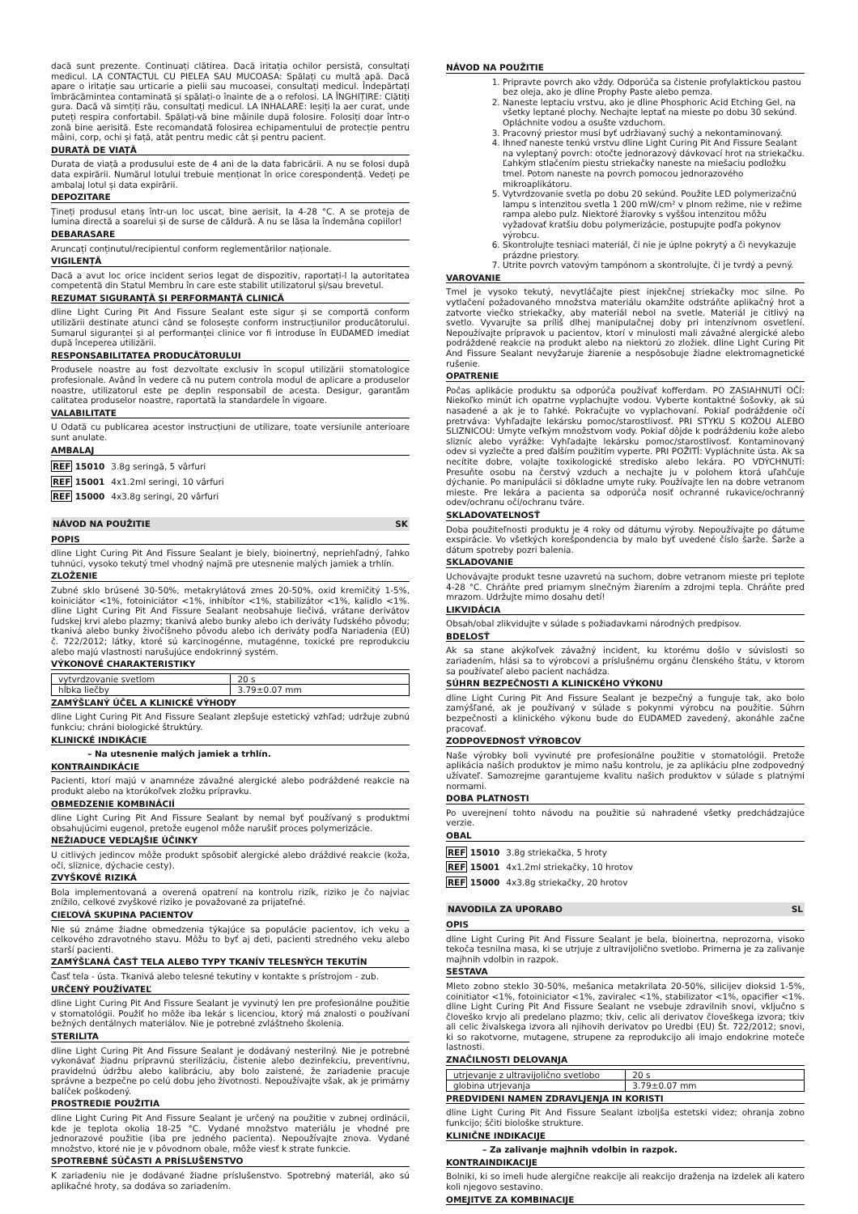dacă sunt prezente. Continuați clătirea. Dacă iritația ochilor persistă, consultați medicul. LA CONTACTUL CU PIELEA SAU MUCOASA: Spălați cu multă apă. Dacă apare o iritație sau urticarie a pielii sau mucoasei, consultați medicul. Îndepărtați îmbrăcămintea contaminată și spălați-o înainte de a o refolosi. LA ÎNGHIȚIRE: Clătiți gura. Dacă vă simțiți rău, consultați medicul. LA INHALARE: Ieșiți la aer curat, unde puteți respira confortabil. Spălați-vă bine mâinile după folosire. Folosiți doar într-o zonă bine aerisită. Este recomandată folosirea echipamentului de protecție pentru mâini, corp, ochi și față, atât pentru medic cât și pentru pacient.
DURATĂ DE VIAȚĂ
Durata de viață a produsului este de 4 ani de la data fabricării. A nu se folosi după data expirării. Numărul lotului trebuie menționat în orice corespondență. Vedeți pe ambalaj lotul și data expirării.
DEPOZITARE
Țineți produsul etanș într-un loc uscat, bine aerisit, la 4-28 °C. A se proteja de lumina directă a soarelui și de surse de căldură. A nu se lăsa la îndemâna copiilor!
DEBARASARE
Aruncați conținutul/recipientul conform reglementărilor naționale.
VIGILENȚĂ
Dacă a avut loc orice incident serios legat de dispozitiv, raportați-l la autoritatea competentă din Statul Membru în care este stabilit utilizatorul și/sau brevetul.
REZUMAT SIGURANȚĂ ȘI PERFORMANȚĂ CLINICĂ
dline Light Curing Pit And Fissure Sealant este sigur și se comportă conform utilizării destinate atunci când se folosește conform instrucțiunilor producătorului. Sumarul siguranței și al performanței clinice vor fi introduse în EUDAMED imediat după începerea utilizării.
RESPONSABILITATEA PRODUCĂTORULUI
Produsele noastre au fost dezvoltate exclusiv în scopul utilizării stomatologice profesionale. Având în vedere că nu putem controla modul de aplicare a produselor noastre, utilizatorul este pe deplin responsabil de acesta. Desigur, garantăm calitatea produselor noastre, raportată la standardele în vigoare.
VALABILITATE
U Odată cu publicarea acestor instrucțiuni de utilizare, toate versiunile anterioare sunt anulate.
AMBALAJ
| REF 15010 | 3.8g seringă, 5 vârfuri |
| REF 15001 | 4x1.2ml seringi, 10 vârfuri |
| REF 15000 | 4x3.8g seringi, 20 vârfuri |
NÁVOD NA POUŽITIE SK
POPIS
dline Light Curing Pit And Fissure Sealant je biely, bioinertný, nepriehľadný, ľahko tuhnúci, vysoko tekutý tmel vhodný najmä pre utesnenie malých jamiek a trhlín.
ZLOŽENIE
Zubné sklo brúsené 30-50%, metakrylátová zmes 20-50%, oxid kremičitý 1-5%, koiniciátor <1%, fotoiniciátor <1%, inhibítor <1%, stabilizátor <1%, kalidlo <1%. dline Light Curing Pit And Fissure Sealant neobsahuje liečivá, vrátane derivátov ľudskej krvi alebo plazmy; tkanivá alebo bunky alebo ich deriváty ľudského pôvodu; tkanivá alebo bunky živočíšneho pôvodu alebo ich deriváty podľa Nariadenia (EÚ) č. 722/2012; látky, ktoré sú karcinogénne, mutagénne, toxické pre reprodukciu alebo majú vlastnosti narušujúce endokrinný systém.
VÝKONOVÉ CHARAKTERISTIKY
| vytvrdzovanie svetlom | 20 s |
| hĺbka liečby | 3.79±0.07 mm |
ZAMÝŠĽANÝ ÚČEL A KLINICKÉ VÝHODY
dline Light Curing Pit And Fissure Sealant zlepšuje estetický vzhľad; udržuje zubnú funkciu; chráni biologické štruktúry.
KLINICKÉ INDIKÁCIE
– Na utesnenie malých jamiek a trhlín.
KONTRAINDIKÁCIE
Pacienti, ktorí majú v anamnéze závažné alergické alebo podráždené reakcie na produkt alebo na ktorúkoľvek zložku prípravku.
OBMEDZENIE KOMBINÁCIÍ
dline Light Curing Pit And Fissure Sealant by nemal byť používaný s produktmi obsahujúcimi eugenol, pretože eugenol môže narušiť proces polymerizácie.
NEŽIADUCE VEDĽAJŠIE ÚČINKY
U citlivých jedincov môže produkt spôsobiť alergické alebo dráždivé reakcie (koža, oči, sliznice, dýchacie cesty).
ZVYŠKOVÉ RIZIKÁ
Bola implementovaná a overená opatrení na kontrolu rizík, riziko je čo najviac znížilo, celkové zvyškové riziko je považované za prijateľné.
CIEĽOVÁ SKUPINA PACIENTOV
Nie sú známe žiadne obmedzenia týkajúce sa populácie pacientov, ich veku a celkového zdravotného stavu. Môžu to byť aj deti, pacienti stredného veku alebo starší pacienti.
ZAMÝŠĽANÁ ČASŤ TELA ALEBO TYPY TKANÍV TELESNÝCH TEKUTÍN
Časť tela - ústa. Tkanivá alebo telesné tekutiny v kontakte s prístrojom - zub.
URČENÝ POUŽÍVATEĽ
dline Light Curing Pit And Fissure Sealant je vyvinutý len pre profesionálne použitie v stomatológii. Použiť ho môže iba lekár s licenciou, ktorý má znalosti o používaní bežných dentálnych materiálov. Nie je potrebné zvláštneho školenia.
STERILITA
dline Light Curing Pit And Fissure Sealant je dodávaný nesterilný. Nie je potrebné vykonávať žiadnu prípravnú sterilizáciu, čistenie alebo dezinfekciu, preventívnu, pravidelnú údržbu alebo kalibráciu, aby bolo zaistené, že zariadenie pracuje správne a bezpečne po celú dobu jeho životnosti. Nepoužívajte však, ak je primárny balíček poškodený.
PROSTREDIE POUŽITIA
dline Light Curing Pit And Fissure Sealant je určený na použitie v zubnej ordinácii, kde je teplota okolia 18-25 °C. Vydané množstvo materiálu je vhodné pre jednorazové použitie (iba pre jedného pacienta). Nepoužívajte znova. Vydané množstvo, ktoré nie je v pôvodnom obale, môže viesť k strate funkcie.
SPOTREBNÉ SÚČASTI A PRÍSLUŠENSTVO
K zariadeniu nie je dodávané žiadne príslušenstvo. Spotrebný materiál, ako sú aplikačné hroty, sa dodáva so zariadením.
NÁVOD NA POUŽITIE
1. Pripravte povrch ako vždy. Odporúča sa čistenie profylaktickou pastou bez oleja, ako je dline Prophy Paste alebo pemza.
2. Naneste leptaciu vrstvu, ako je dline Phosphoric Acid Etching Gel, na všetky leptané plochy. Nechajte leptať na mieste po dobu 30 sekúnd. Opláchnite vodou a osušte vzduchom.
3. Pracovný priestor musí byť udržiavaný suchý a nekontaminovaný.
4. Ihneď naneste tenkú vrstvu dline Light Curing Pit And Fissure Sealant na vyleptaný povrch: otočte jednorazový dávkovací hrot na striekačku. Ľahkým stlačením piestu striekačky naneste na miešaciu podložku tmel. Potom naneste na povrch pomocou jednorazového mikroaplikátoru.
5. Vytvrdzovanie svetla po dobu 20 sekúnd. Použite LED polymerizačnú lampu s intenzitou svetla 1 200 mW/cm² v plnom režime, nie v režime rampa alebo pulz. Niektoré žiarovky s vyššou intenzitou môžu vyžadovať kratšiu dobu polymerizácie, postupujte podľa pokynov výrobcu.
6. Skontrolujte tesniaci materiál, či nie je úplne pokrytý a či nevykazuje prázdne priestory.
7. Utrite povrch vatovým tampónom a skontrolujte, či je tvrdý a pevný.
VAROVANIE
Tmel je vysoko tekutý, nevytláčajte piest injekčnej striekačky moc silne. Po vytlačení požadovaného množstva materiálu okamžite odstráňte aplikačný hrot a zatvorte viečko striekačky, aby materiál nebol na svetle. Materiál je citlivý na svetlo. Vyvarujte sa príliš dlhej manipulačnej doby pri intenzívnom osvetlení. Nepoužívajte prípravok u pacientov, ktorí v minulosti mali závažné alergické alebo podráždené reakcie na produkt alebo na niektorú zo zložiek. dline Light Curing Pit And Fissure Sealant nevyžaruje žiarenie a nespôsobuje žiadne elektromagnetické rušenie.
OPATRENIE
Počas aplikácie produktu sa odporúča používať kofferdam. PO ZASIAHNUTÍ OČÍ: Niekoľko minút ich opatrne vyplachujte vodou. Vyberte kontaktné šošovky, ak sú nasadené a ak je to ľahké. Pokračujte vo vyplachovaní. Pokiaľ podráždenie očí pretrváva: Vyhľadajte lekársku pomoc/starostlivosť. PRI STYKU S KOŽOU ALEBO SLIZNICOU: Umyte veľkým množstvom vody. Pokiaľ dôjde k podráždeniu kože alebo slizníc alebo vyrážke: Vyhľadajte lekársku pomoc/starostlivosť. Kontaminovaný odev si vyzlečte a pred ďalším použitím vyperte. PRI POŽITÍ: Vypláchnite ústa. Ak sa necítite dobre, volajte toxikologické stredisko alebo lekára. PO VDÝCHNUTÍ: Presuňte osobu na čerstvý vzduch a nechajte ju v polohem ktorá uľahčuje dýchanie. Po manipulácii si dôkladne umyte ruky. Používajte len na dobre vetranom mieste. Pre lekára a pacienta sa odporúča nosiť ochranné rukavice/ochranný odev/ochranu očí/ochranu tváre.
SKLADOVATEĽNOSŤ
Doba použiteľnosti produktu je 4 roky od dátumu výroby. Nepoužívajte po dátume exspirácie. Vo všetkých korešpondencia by malo byť uvedené číslo šarže. Šarže a dátum spotreby pozri balenia.
SKLADOVANIE
Uchovávajte produkt tesne uzavretú na suchom, dobre vetranom mieste pri teplote 4-28 °C. Chráňte pred priamym slnečným žiarením a zdrojmi tepla. Chráňte pred mrazom. Udržujte mimo dosahu detí!
LIKVIDÁCIA
Obsah/obal zlikvidujte v súlade s požiadavkami národných predpisov.
BDELOSŤ
Ak sa stane akýkoľvek závažný incident, ku ktorému došlo v súvislosti so zariadením, hlási sa to výrobcovi a príslušnému orgánu členského štátu, v ktorom sa používateľ alebo pacient nachádza.
SÚHRN BEZPEČNOSTI A KLINICKÉHO VÝKONU
dline Light Curing Pit And Fissure Sealant je bezpečný a funguje tak, ako bolo zamýšľané, ak je používaný v súlade s pokynmi výrobcu na použitie. Súhrn bezpečnosti a klinického výkonu bude do EUDAMED zavedený, akonáhle začne pracovať.
ZODPOVEDNOSŤ VÝROBCOV
Naše výrobky boli vyvinuté pre profesionálne použitie v stomatológii. Pretože aplikácia našich produktov je mimo našu kontrolu, je za aplikáciu plne zodpovedný užívateľ. Samozrejme garantujeme kvalitu našich produktov v súlade s platnými normami.
DOBA PLATNOSTI
Po uverejnení tohto návodu na použitie sú nahradené všetky predchádzajúce verzie.
OBAL
| REF 15010 | 3.8g striekačka, 5 hroty |
| REF 15001 | 4x1.2ml striekačky, 10 hrotov |
| REF 15000 | 4x3.8g striekačky, 20 hrotov |
NAVODILA ZA UPORABO SL
OPIS
dline Light Curing Pit And Fissure Sealant je bela, bioinertna, neprozorna, visoko tekoča tesnilna masa, ki se utrjuje z ultravijolično svetlobo. Primerna je za zalivanje majhnih vdolbin in razpok.
SESTAVA
Mleto zobno steklo 30-50%, mešanica metakrilata 20-50%, silicijev dioksid 1-5%, coinitiator <1%, fotoiniciator <1%, zaviralec <1%, stabilizator <1%, opacifier <1%. dline Light Curing Pit And Fissure Sealant ne vsebuje zdravilnih snovi, vključno s človeško krvjo ali predelano plazmo; tkiv, celic ali derivatov človeškega izvora; tkiv ali celic živalskega izvora ali njihovih derivatov po Uredbi (EU) Št. 722/2012; snovi, ki so rakotvorne, mutagene, strupene za reprodukcijo ali imajo endokrine moteče lastnosti.
ZNAČILNOSTI DELOVANJA
| utrjevanje z ultravijolično svetlobo | 20 s |
| globina utrjevanja | 3.79±0.07 mm |
PREDVIDENI NAMEN ZDRAVLJENJA IN KORISTI
dline Light Curing Pit And Fissure Sealant izboljša estetski videz; ohranja zobno funkcijo; ščiti biološke strukture.
KLINIČNE INDIKACIJE
– Za zalivanje majhnih vdolbin in razpok.
KONTRAINDIKACIJE
Bolniki, ki so imeli hude alergične reakcije ali reakcijo draženja na izdelek ali katero koli njegovo sestavino.
OMEJITVE ZA KOMBINACIJE